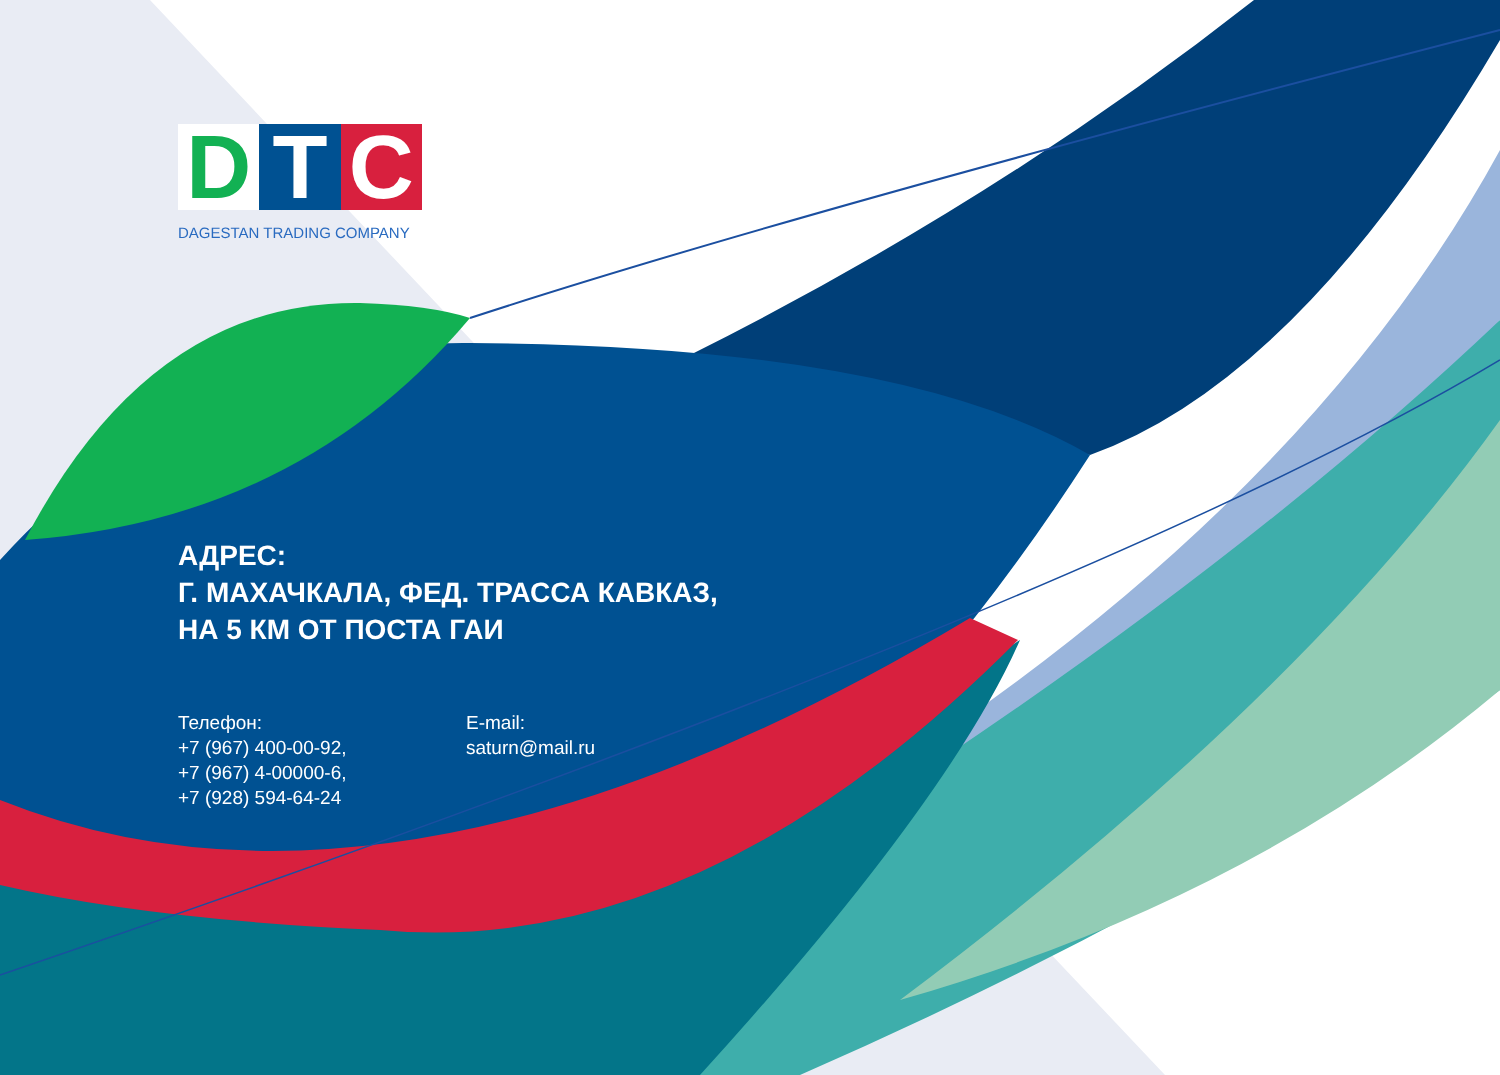D T C
DAGESTAN TRADING COMPANY
АДРЕС:
Г. МАХАЧКАЛА, ФЕД. ТРАССА КАВКАЗ,
НА 5 КМ ОТ ПОСТА ГАИ
Телефон:
+7 (967) 400-00-92,
+7 (967) 4-00000-6,
+7 (928) 594-64-24
E-mail:
saturn@mail.ru